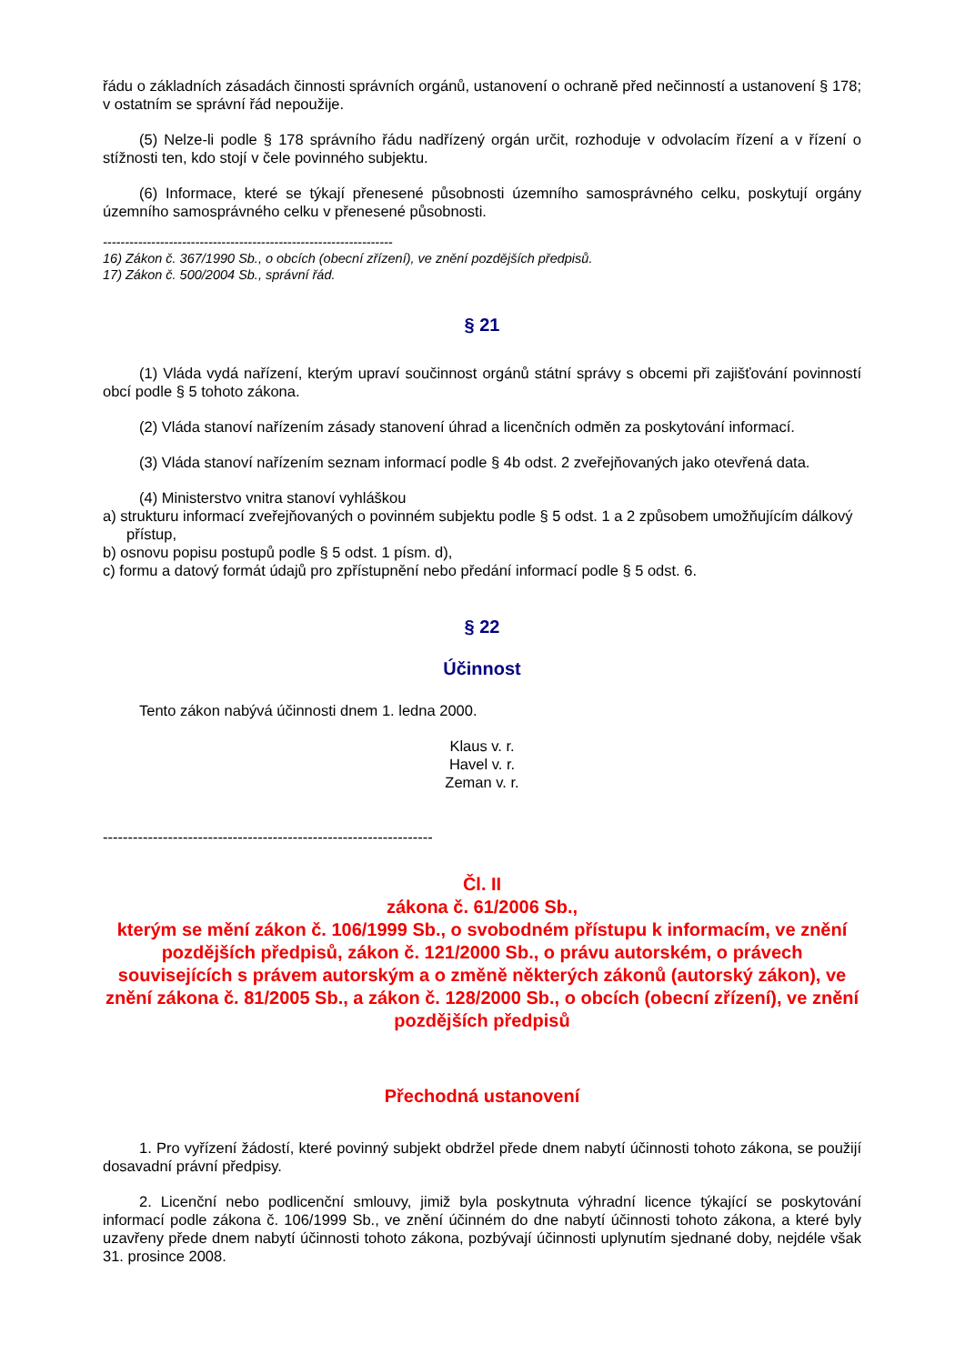řádu o základních zásadách činnosti správních orgánů, ustanovení o ochraně před nečinností a ustanovení § 178; v ostatním se správní řád nepoužije.
(5) Nelze-li podle § 178 správního řádu nadřízený orgán určit, rozhoduje v odvolacím řízení a v řízení o stížnosti ten, kdo stojí v čele povinného subjektu.
(6) Informace, které se týkají přenesené působnosti územního samosprávného celku, poskytují orgány územního samosprávného celku v přenesené působnosti.
------------------------------------------------------------------
16) Zákon č. 367/1990 Sb., o obcích (obecní zřízení), ve znění pozdějších předpisů.
17) Zákon č. 500/2004 Sb., správní řád.
§ 21
(1) Vláda vydá nařízení, kterým upraví součinnost orgánů státní správy s obcemi při zajišťování povinností obcí podle § 5 tohoto zákona.
(2) Vláda stanoví nařízením zásady stanovení úhrad a licenčních odměn za poskytování informací.
(3) Vláda stanoví nařízením seznam informací podle § 4b odst. 2 zveřejňovaných jako otevřená data.
(4) Ministerstvo vnitra stanoví vyhláškou
a) strukturu informací zveřejňovaných o povinném subjektu podle § 5 odst. 1 a 2 způsobem umožňujícím dálkový přístup,
b) osnovu popisu postupů podle § 5 odst. 1 písm. d),
c) formu a datový formát údajů pro zpřístupnění nebo předání informací podle § 5 odst. 6.
§ 22
Účinnost
Tento zákon nabývá účinnosti dnem 1. ledna 2000.
Klaus v. r.
Havel v. r.
Zeman v. r.
------------------------------------------------------------------
Čl. II
zákona č. 61/2006 Sb.,
kterým se mění zákon č. 106/1999 Sb., o svobodném přístupu k informacím, ve znění pozdějších předpisů, zákon č. 121/2000 Sb., o právu autorském, o právech souvisejících s právem autorským a o změně některých zákonů (autorský zákon), ve znění zákona č. 81/2005 Sb., a zákon č. 128/2000 Sb., o obcích (obecní zřízení), ve znění pozdějších předpisů
Přechodná ustanovení
1. Pro vyřízení žádostí, které povinný subjekt obdržel přede dnem nabytí účinnosti tohoto zákona, se použijí dosavadní právní předpisy.
2. Licenční nebo podlicenční smlouvy, jimiž byla poskytnuta výhradní licence týkající se poskytování informací podle zákona č. 106/1999 Sb., ve znění účinném do dne nabytí účinnosti tohoto zákona, a které byly uzavřeny přede dnem nabytí účinnosti tohoto zákona, pozbývají účinnosti uplynutím sjednané doby, nejdéle však 31. prosince 2008.